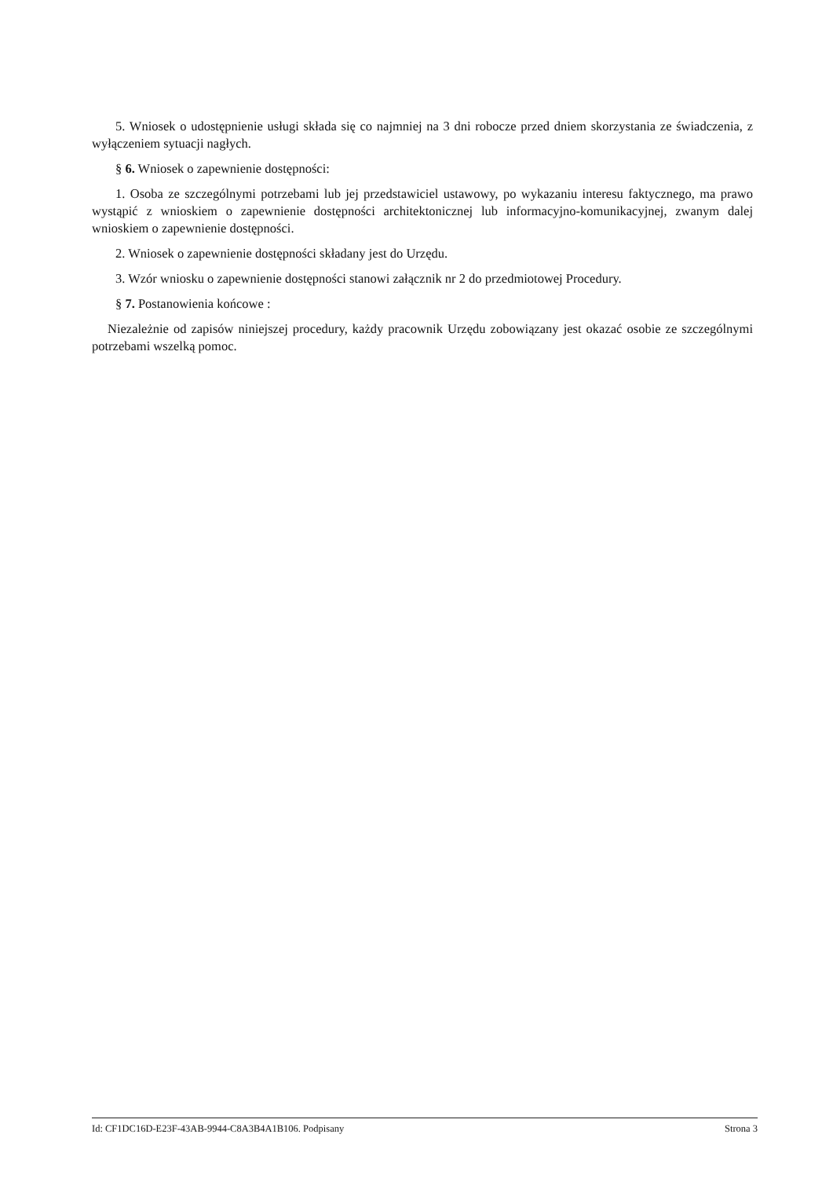5. Wniosek o udostępnienie usługi składa się co najmniej na 3 dni robocze przed dniem skorzystania ze świadczenia, z wyłączeniem sytuacji nagłych.
§ 6. Wniosek o zapewnienie dostępności:
1. Osoba ze szczególnymi potrzebami lub jej przedstawiciel ustawowy, po wykazaniu interesu faktycznego, ma prawo wystąpić z wnioskiem o zapewnienie dostępności architektonicznej lub informacyjno-komunikacyjnej, zwanym dalej wnioskiem o zapewnienie dostępności.
2. Wniosek o zapewnienie dostępności składany jest do Urzędu.
3. Wzór wniosku o zapewnienie dostępności stanowi załącznik nr 2 do przedmiotowej Procedury.
§ 7. Postanowienia końcowe :
Niezależnie od zapisów niniejszej procedury, każdy pracownik Urzędu zobowiązany jest okazać osobie ze szczególnymi potrzebami wszelką pomoc.
Id: CF1DC16D-E23F-43AB-9944-C8A3B4A1B106. Podpisany Strona 3